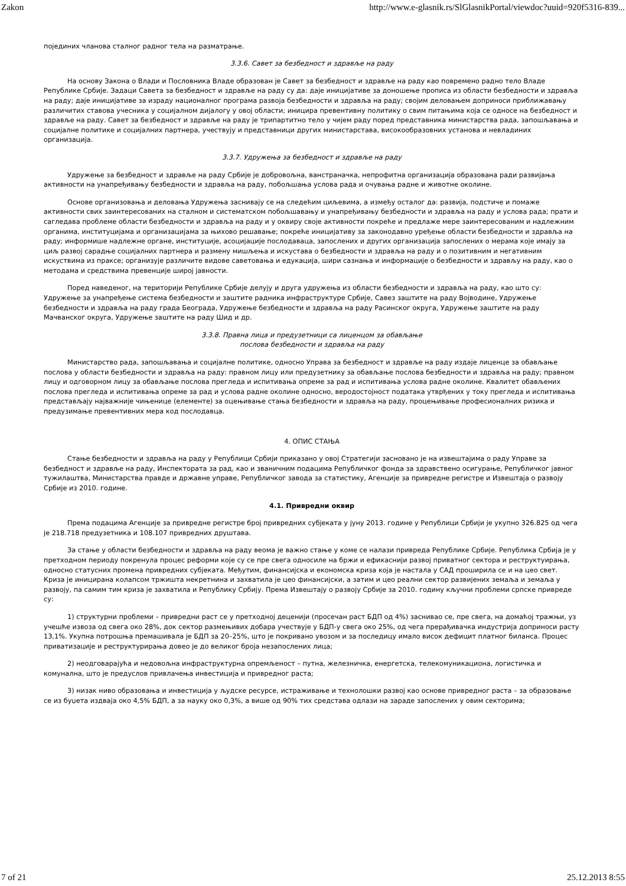Zakon http://www.e-glasnik.rs/SlGlasnikPortal/viewdoc?uuid=920f5316-839...
појединих чланова сталног радног тела на разматрање.
3.3.6. Савет за безбедност и здравље на раду
На основу Закона о Влади и Пословника Владе образован је Савет за безбедност и здравље на раду као повремено радно тело Владе Републике Србије. Задаци Савета за безбедност и здравље на раду су да: даје иницијативе за доношење прописа из области безбедности и здравља на раду; даје иницијативе за израду националног програма развоја безбедности и здравља на раду; својим деловањем доприноси приближавању различитих ставова учесника у социјалном дијалогу у овој области; иницира превентивну политику о свим питањима која се односе на безбедност и здравље на раду. Савет за безбедност и здравље на раду је трипартитно тело у чијем раду поред представника министарства рада, запошљавања и социјалне политике и социјалних партнера, учествују и представници других министарстава, високообразовних установа и невладиних организација.
3.3.7. Удружења за безбедност и здравље на раду
Удружење за безбедност и здравље на раду Србије је добровољна, ванстраначка, непрофитна организација образована ради развијања активности на унапређивању безбедности и здравља на раду, побољшања услова рада и очувања радне и животне околине.
Основе организовања и деловања Удружења заснивају се на следећим циљевима, а између осталог да: развија, подстиче и помаже активности свих заинтересованих на сталном и систематском побољшавању и унапређивању безбедности и здравља на раду и услова рада; прати и сагледава проблеме области безбедности и здравља на раду и у оквиру своје активности покреће и предлаже мере заинтересованим и надлежним органима, институцијама и организацијама за њихово решавање; покреће иницијативу за законодавно уређење области безбедности и здравља на раду; информише надлежне органе, институције, асоцијације послодаваца, запослених и других организација запослених о мерама које имају за циљ развој сарадње социјалних партнера и размену мишљења и искустава о безбедности и здравља на раду и о позитивним и негативним искуствима из праксе; организује различите видове саветовања и едукација, шири сазнања и информације о безбедности и здрављу на раду, као о методама и средствима превенције широј јавности.
Поред наведеног, на територији Републике Србије делују и друга удружења из области безбедности и здравља на раду, као што су: Удружење за унапређење система безбедности и заштите радника инфраструктуре Србије, Савез заштите на раду Војводине, Удружење безбедности и здравља на раду града Београда, Удружење безбедности и здравља на раду Расинског округа, Удружење заштите на раду Мачванског округа, Удружење заштите на раду Шид и др.
3.3.8. Правна лица и предузетници са лиценцом за обављање
послова безбедности и здравља на раду
Министарство рада, запошљавања и социјалне политике, односно Управа за безбедност и здравље на раду издаје лиценце за обављање послова у области безбедности и здравља на раду: правном лицу или предузетнику за обављање послова безбедности и здравља на раду; правном лицу и одговорном лицу за обављање послова прегледа и испитивања опреме за рад и испитивања услова радне околине. Квалитет обављених послова прегледа и испитивања опреме за рад и услова радне околине односно, веродостојност података утврђених у току прегледа и испитивања представљају најважније чињенице (елементе) за оцењивање стања безбедности и здравља на раду, процењивање професионалних ризика и предузимање превентивних мера код послодавца.
4. ОПИС СТАЊА
Стање безбедности и здравља на раду у Републици Србији приказано у овој Стратегији засновано је на извештајима о раду Управе за безбедност и здравље на раду, Инспектората за рад, као и званичним подацима Републичког фонда за здравствено осигурање, Републичког јавног тужилаштва, Министарства правде и државне управе, Републичког завода за статистику, Агенције за привредне регистре и Извештаја о развоју Србије из 2010. године.
4.1. Привредни оквир
Према подацима Агенције за привредне регистре број привредних субјеката у јуну 2013. године у Републици Србији је укупно 326.825 од чега је 218.718 предузетника и 108.107 привредних друштава.
За стање у области безбедности и здравља на раду веома је важно стање у коме се налази привреда Републике Србије. Република Србија је у претходном периоду покренула процес реформи које су се пре свега односиле на бржи и ефикаснији развој приватног сектора и реструктуирања, односно статусних промена привредних субјеката. Међутим, финансијска и економска криза која је настала у САД проширила се и на цео свет. Криза је иницирана колапсом тржишта некретнина и захватила је цео финансијски, а затим и цео реални сектор развијених земаља и земаља у развоју, па самим тим криза је захватила и Републику Србију. Према Извештају о развоју Србије за 2010. годину кључни проблеми српске привреде су:
1) структурни проблеми – привредни раст се у претходној деценији (просечан раст БДП од 4%) заснивао се, пре свега, на домаћој тражњи, уз учешће извоза од свега око 28%, док сектор размењивих добара учествује у БДП-у свега око 25%, од чега прерађивачка индустрија доприноси расту 13,1%. Укупна потрошња премашивала је БДП за 20–25%, што је покривано увозом и за последицу имало висок дефицит платног биланса. Процес приватизације и реструктурирања довео је до великог броја незапослених лица;
2) неодговарајућа и недовољна инфраструктурна опремљеност – путна, железничка, енергетска, телекомуникациона, логистичка и комунална, што је предуслов привлачења инвестиција и привредног раста;
3) низак ниво образовања и инвестиција у људске ресурсе, истраживање и технолошки развој као основе привредног раста – за образовање се из буџета издваја око 4,5% БДП, а за науку око 0,3%, а више од 90% тих средстава одлази на зараде запослених у овим секторима;
7 of 21 25.12.2013 8:55